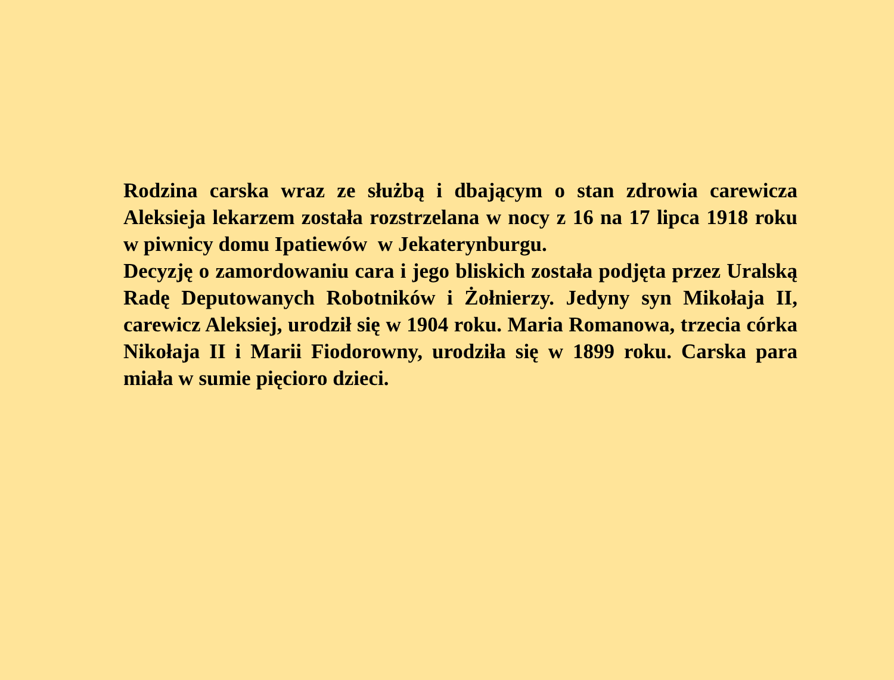Rodzina carska wraz ze służbą i dbającym o stan zdrowia carewicza Aleksieja lekarzem została rozstrzelana w nocy z 16 na 17 lipca 1918 roku w piwnicy domu Ipatiewów w Jekaterynburgu.
Decyzję o zamordowaniu cara i jego bliskich została podjęta przez Uralską Radę Deputowanych Robotników i Żołnierzy. Jedyny syn Mikołaja II, carewicz Aleksiej, urodził się w 1904 roku. Maria Romanowa, trzecia córka Nikołaja II i Marii Fiodorowny, urodziła się w 1899 roku. Carska para miała w sumie pięcioro dzieci.